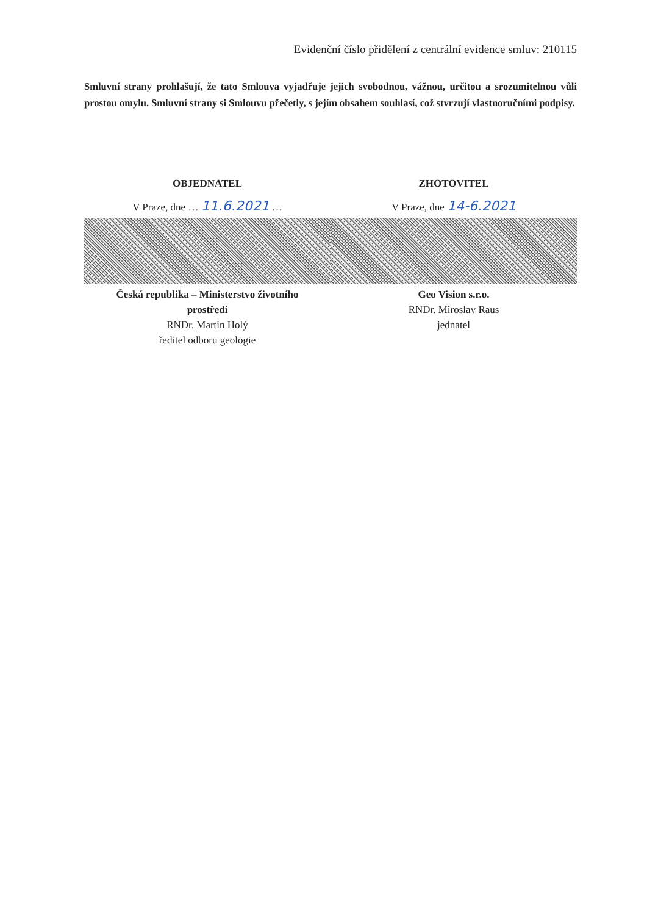Evidenční číslo přidělení z centrální evidence smluv: 210115
Smluvní strany prohlašují, že tato Smlouva vyjadřuje jejich svobodnou, vážnou, určitou a srozumitelnou vůli prostou omylu. Smluvní strany si Smlouvu přečetly, s jejím obsahem souhlasí, což stvrzují vlastnoručními podpisy.
OBJEDNATEL
V Praze, dne … 11.6.2021 …
Česká republika – Ministerstvo životního
prostředí
RNDr. Martin Holý
ředitel odboru geologie
ZHOTOVITEL
V Praze, dne 14-6.2021
Geo Vision s.r.o.
RNDr. Miroslav Raus
jednatel